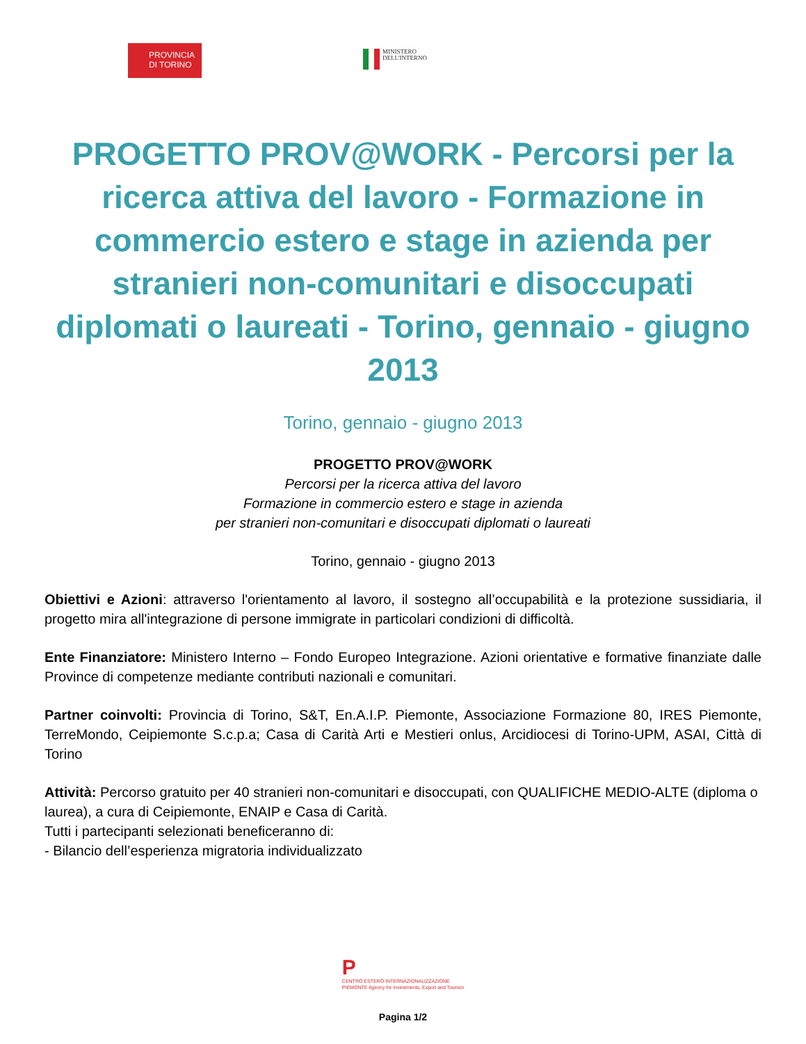PROVINCIA
DI TORINO
MINISTERO
DELL'INTERNO
PROGETTO PROV@WORK - Percorsi per la ricerca attiva del lavoro - Formazione in commercio estero e stage in azienda per stranieri non-comunitari e disoccupati diplomati o laureati - Torino, gennaio - giugno 2013
Torino, gennaio - giugno 2013
PROGETTO PROV@WORK
Percorsi per la ricerca attiva del lavoro
Formazione in commercio estero e stage in azienda
per stranieri non-comunitari e disoccupati diplomati o laureati
Torino, gennaio - giugno 2013
Obiettivi e Azioni: attraverso l'orientamento al lavoro, il sostegno all’occupabilità e la protezione sussidiaria, il progetto mira all'integrazione di persone immigrate in particolari condizioni di difficoltà.
Ente Finanziatore: Ministero Interno – Fondo Europeo Integrazione. Azioni orientative e formative finanziate dalle Province di competenze mediante contributi nazionali e comunitari.
Partner coinvolti: Provincia di Torino, S&T, En.A.I.P. Piemonte, Associazione Formazione 80, IRES Piemonte, TerreMondo, Ceipiemonte S.c.p.a; Casa di Carità Arti e Mestieri onlus, Arcidiocesi di Torino-UPM, ASAI, Città di Torino
Attività: Percorso gratuito per 40 stranieri non-comunitari e disoccupati, con QUALIFICHE MEDIO-ALTE (diploma o laurea), a cura di Ceipiemonte, ENAIP e Casa di Carità.
Tutti i partecipanti selezionati beneficeranno di:
- Bilancio dell’esperienza migratoria individualizzato
P
CENTRO ESTERO INTERNAZIONALIZZAZIONE
PIEMONTE Agency for Investments, Export and Tourism
Pagina 1/2